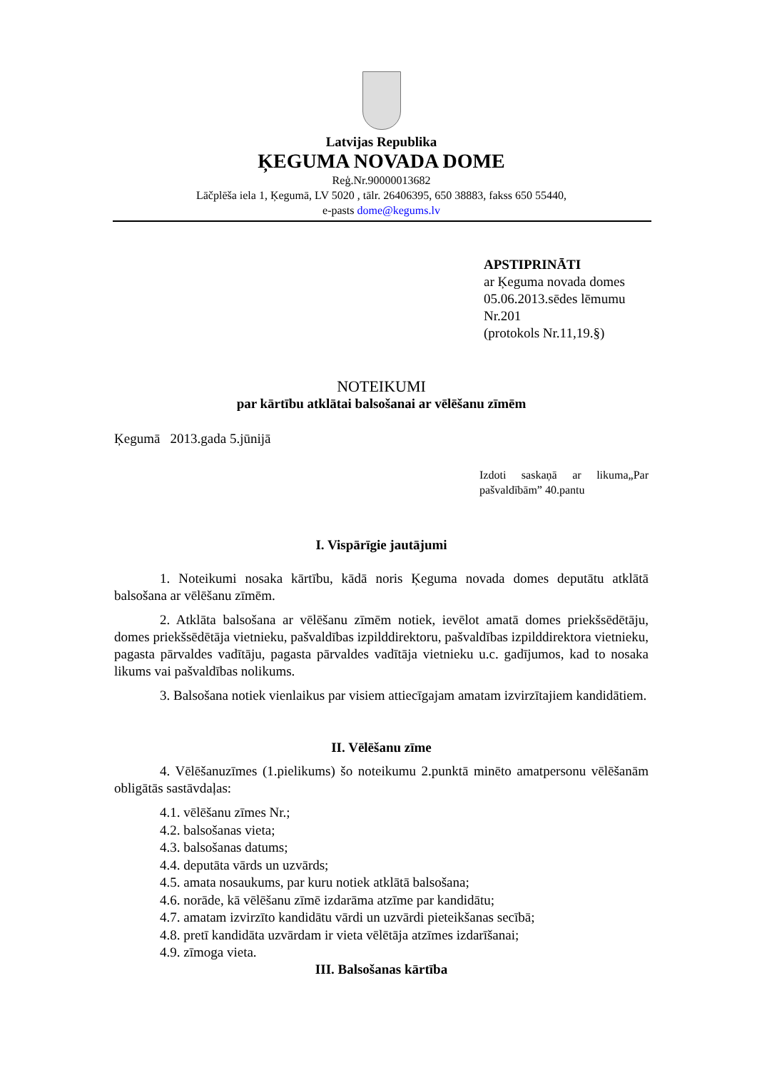Latvijas Republika
ĶEGUMA NOVADA DOME
Reģ.Nr.90000013682
Lāčplēša iela 1, Ķegumā, LV 5020 , tālr. 26406395, 650 38883, fakss 650 55440,
e-pasts dome@kegums.lv
APSTIPRINĀTI
ar Ķeguma novada domes
05.06.2013.sēdes lēmumu
Nr.201
(protokols Nr.11,19.§)
NOTEIKUMI
par kārtību atklātai balsošanai ar vēlēšanu zīmēm
Ķegumā 2013.gada 5.jūnijā
Izdoti saskaņā ar likuma„Par pašvaldībām” 40.pantu
I. Vispārīgie jautājumi
1. Noteikumi nosaka kārtību, kādā noris Ķeguma novada domes deputātu atklātā balsošana ar vēlēšanu zīmēm.
2. Atklāta balsošana ar vēlēšanu zīmēm notiek, ievēlot amatā domes priekšsēdētāju, domes priekšsēdētāja vietnieku, pašvaldības izpilddirektoru, pašvaldības izpilddirektora vietnieku, pagasta pārvaldes vadītāju, pagasta pārvaldes vadītāja vietnieku u.c. gadījumos, kad to nosaka likums vai pašvaldības nolikums.
3. Balsošana notiek vienlaikus par visiem attiecīgajam amatam izvirzītajiem kandidātiem.
II. Vēlēšanu zīme
4. Vēlēšanuzīmes (1.pielikums) šo noteikumu 2.punktā minēto amatpersonu vēlēšanām obligātās sastāvdaļas:
4.1. vēlēšanu zīmes Nr.;
4.2. balsošanas vieta;
4.3. balsošanas datums;
4.4. deputāta vārds un uzvārds;
4.5. amata nosaukums, par kuru notiek atklātā balsošana;
4.6. norāde, kā vēlēšanu zīmē izdarāma atzīme par kandidātu;
4.7. amatam izvirzīto kandidātu vārdi un uzvārdi pieteikšanas secībā;
4.8. pretī kandidāta uzvārdam ir vieta vēlētāja atzīmes izdarīšanai;
4.9. zīmoga vieta.
III. Balsošanas kārtība